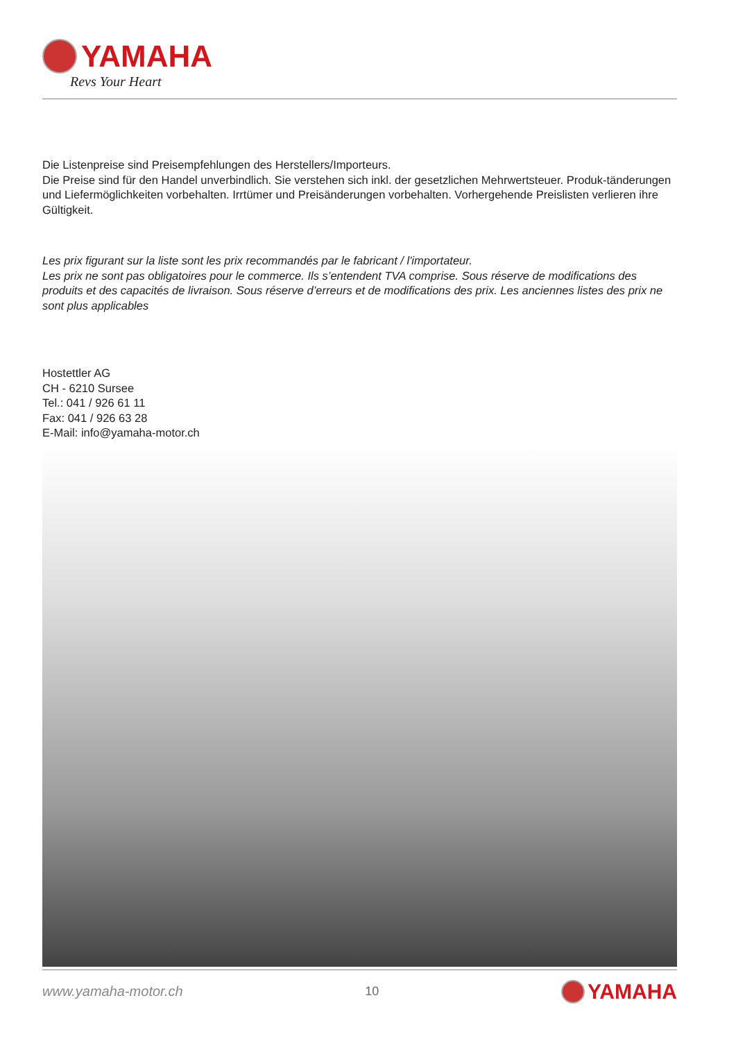YAMAHA
Revs Your Heart
Die Listenpreise sind Preisempfehlungen des Herstellers/Importeurs.
Die Preise sind für den Handel unverbindlich. Sie verstehen sich inkl. der gesetzlichen Mehrwertsteuer. Produk-tänderungen und Liefermöglichkeiten vorbehalten. Irrtümer und Preisänderungen vorbehalten. Vorhergehende Preislisten verlieren ihre Gültigkeit.
Les prix figurant sur la liste sont les prix recommandés par le fabricant / l'importateur.
Les prix ne sont pas obligatoires pour le commerce. Ils s’entendent TVA comprise. Sous réserve de modifications des produits et des capacités de livraison. Sous réserve d’erreurs et de modifications des prix. Les anciennes listes des prix ne sont plus applicables
Hostettler AG
CH - 6210 Sursee
Tel.: 041 / 926 61 11
Fax: 041 / 926 63 28
E-Mail: info@yamaha-motor.ch
www.yamaha-motor.ch 10 YAMAHA